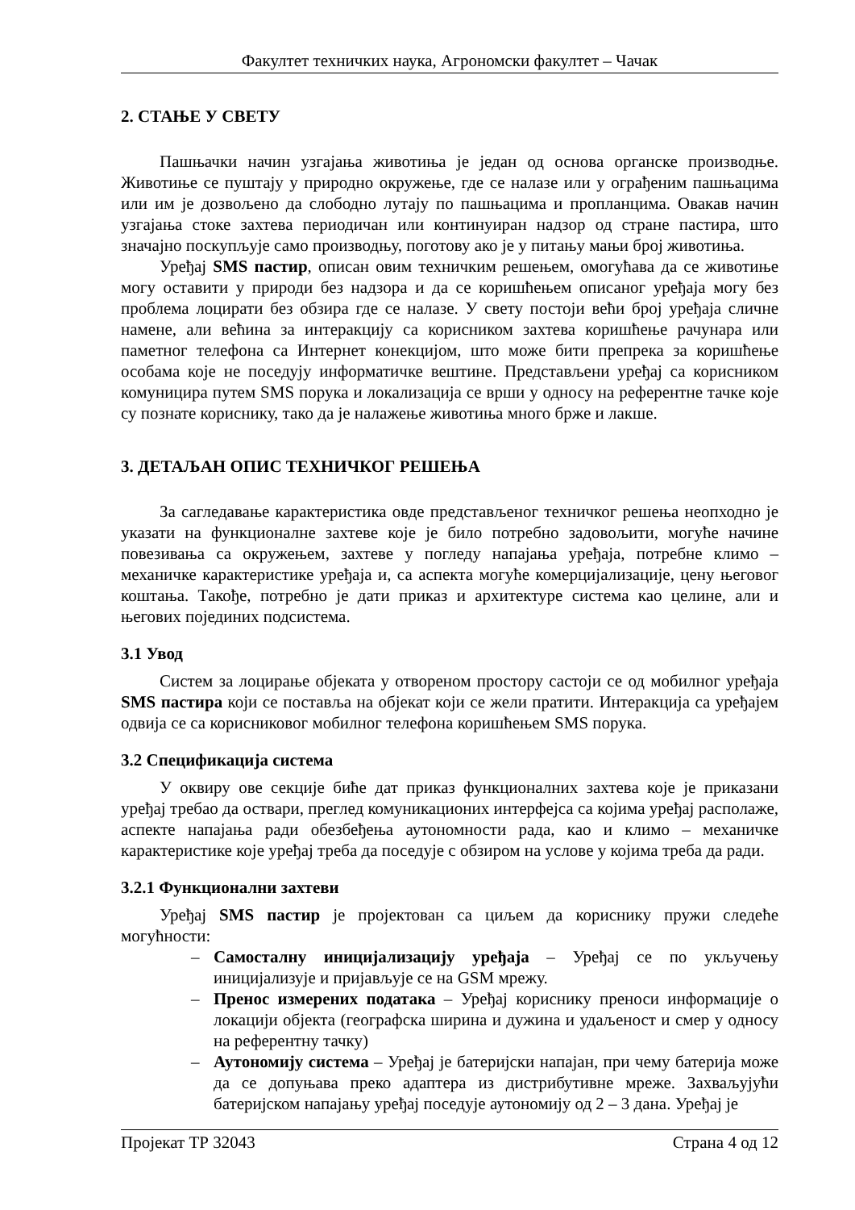Факултет техничких наука, Агрономски факултет – Чачак
2. СТАЊЕ У СВЕТУ
Пашњачки начин узгајања животиња је један од основа органске производње. Животиње се пуштају у природно окружење, где се налазе или у ограђеним пашњацима или им је дозвољено да слободно лутају по пашњацима и пропланцима. Овакав начин узгајања стоке захтева периодичан или континуиран надзор од стране пастира, што значајно поскупљује само производњу, поготову ако је у питању мањи број животиња.
Уређај SMS пастир, описан овим техничким решењем, омогућава да се животиње могу оставити у природи без надзора и да се коришћењем описаног уређаја могу без проблема лоцирати без обзира где се налазе. У свету постоји већи број уређаја сличне намене, али већина за интеракцију са корисником захтева коришћење рачунара или паметног телефона са Интернет конекцијом, што може бити препрека за коришћење особама које не поседују информатичке вештине. Представљени уређај са корисником комуницира путем SMS порука и локализација се врши у односу на референтне тачке које су познате кориснику, тако да је налажење животиња много брже и лакше.
3. ДЕТАЉАН ОПИС ТЕХНИЧКОГ РЕШЕЊА
За сагледавање карактеристика овде представљеног техничког решења неопходно је указати на функционалне захтеве које је било потребно задовољити, могуће начине повезивања са окружењем, захтеве у погледу напајања уређаја, потребне климо – механичке карактеристике уређаја и, са аспекта могуће комерцијализације, цену његовог коштања. Такође, потребно је дати приказ и архитектуре система као целине, али и његових појединих подсистема.
3.1 Увод
Систем за лоцирање објеката у отвореном простору састоји се од мобилног уређаја SMS пастира који се поставља на објекат који се жели пратити. Интеракција са уређајем одвија се са корисниковог мобилног телефона коришћењем SMS порука.
3.2 Спецификација система
У оквиру ове секције биће дат приказ функционалних захтева које је приказани уређај требао да оствари, преглед комуникационих интерфејса са којима уређај располаже, аспекте напајања ради обезбеђења аутономности рада, као и климо – механичке карактеристике које уређај треба да поседује с обзиром на услове у којима треба да ради.
3.2.1 Функционални захтеви
Уређај SMS пастир је пројектован са циљем да кориснику пружи следеће могућности:
– Самосталну иницијализацију уређаја – Уређај се по укључењу иницијализује и пријављује се на GSM мрежу.
– Пренос измерених података – Уређај кориснику преноси информације о локацији објекта (географска ширина и дужина и удаљеност и смер у односу на референтну тачку)
– Аутономију система – Уређај је батеријски напајан, при чему батерија може да се допуњава преко адаптера из дистрибутивне мреже. Захваљујући батеријском напајању уређај поседује аутономију од 2 – 3 дана. Уређај је
Пројекат ТР 32043 Страна 4 од 12